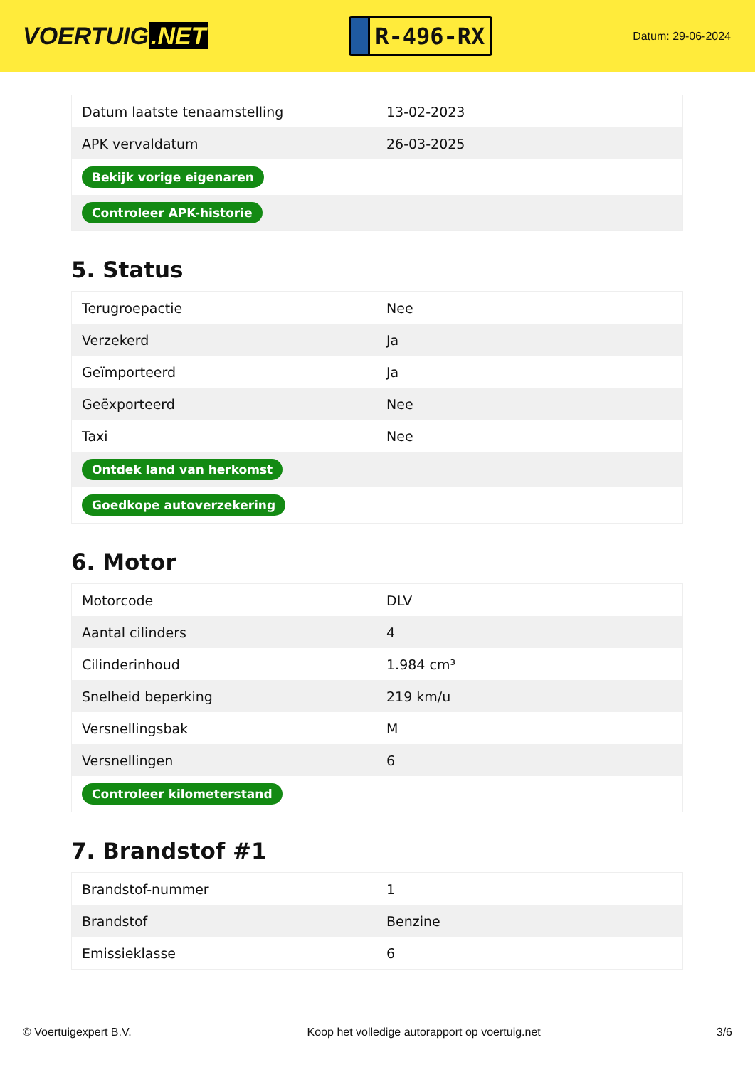VOERTUIG.NET
R-496-RX
Datum: 29-06-2024
| Datum laatste tenaamstelling | 13-02-2023 |
| APK vervaldatum | 26-03-2025 |
| Bekijk vorige eigenaren | |
| Controleer APK-historie | |
5. Status
| Terugroepactie | Nee |
| Verzekerd | Ja |
| Geïmporteerd | Ja |
| Geëxporteerd | Nee |
| Taxi | Nee |
| Ontdek land van herkomst | |
| Goedkope autoverzekering | |
6. Motor
| Motorcode | DLV |
| Aantal cilinders | 4 |
| Cilinderinhoud | 1.984 cm³ |
| Snelheid beperking | 219 km/u |
| Versnellingsbak | M |
| Versnellingen | 6 |
| Controleer kilometerstand | |
7. Brandstof #1
| Brandstof-nummer | 1 |
| Brandstof | Benzine |
| Emissieklasse | 6 |
© Voertuigexpert B.V. Koop het volledige autorapport op voertuig.net 3/6